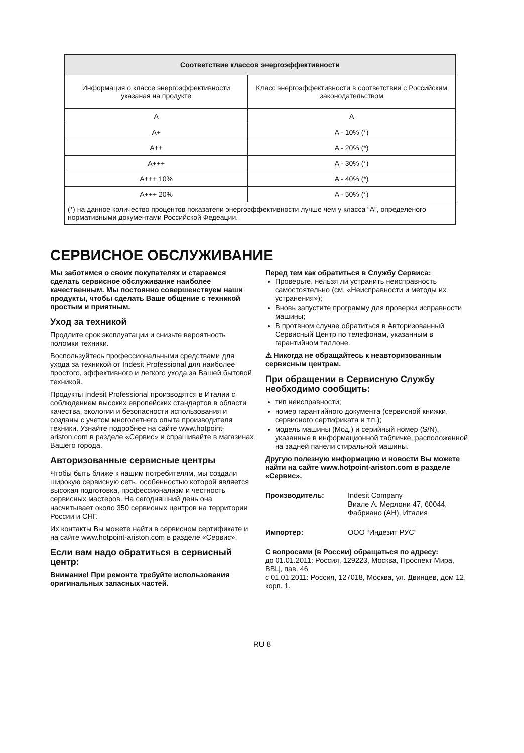| Соответствие классов энергоэффективности | |
| --- | --- |
| Информация о классе энергоэффективности указаная на продукте | Класс энергоэффективности в соответствии с Российским законодательством |
| A | A |
| A+ | A - 10% (*) |
| A++ | A - 20% (*) |
| A+++ | A - 30% (*) |
| A+++ 10% | A - 40% (*) |
| A+++ 20% | A - 50% (*) |
| (*) на данное количество процентов показатепи энергоэффективности лучше чем у класса “A”, определеного нормативными документами Российской Федеации. | |
СЕРВИСНОЕ ОБСЛУЖИВАНИЕ
Мы заботимся о своих покупателях и стараемся сделать сервисное обслуживание наиболее качественным. Мы постоянно совершенствуем наши продукты, чтобы сделать Ваше общение с техникой простым и приятным.
Уход за техникой
Продлите срок эксплуатации и снизьте вероятность поломки техники.
Воспользуйтесь профессиональными средствами для ухода за техникой от Indesit Professional для наиболее простого, эффективного и легкого ухода за Вашей бытовой техникой.
Продукты Indesit Professional производятся в Италии с соблюдением высоких европейских стандартов в области качества, экологии и безопасности использования и созданы с учетом многолетнего опыта производителя техники. Узнайте подробнее на сайте www.hotpoint-ariston.com в разделе «Сервис» и спрашивайте в магазинах Вашего города.
Авторизованные сервисные центры
Чтобы быть ближе к нашим потребителям, мы создали широкую сервисную сеть, особенностью которой является высокая подготовка, профессионализм и честность сервисных мастеров. На сегодняшний день она насчитывает около 350 сервисных центров на территории России и СНГ.
Их контакты Вы можете найти в сервисном сертификате и на сайте www.hotpoint-ariston.com в разделе «Сервис».
Если вам надо обратиться в сервисный центр:
Внимание! При ремонте требуйте использования оригинальных запасных частей.
Перед тем как обратиться в Службу Сервиса:
Проверьте, нельзя ли устранить неисправность самостоятельно (см. «Неисправности и методы их устранения»);
Вновь запустите программу для проверки исправности машины;
В протвном случае обратиться в Авторизованный Сервисный Центр по телефонам, указанным в гарантийном таллоне.
⚠ Никогда не обращайтесь к неавторизованным сервисным центрам.
При обращении в Сервисную Службу необходимо сообщить:
тип неисправности;
номер гарантийного документа (сервисной книжки, сервисного сертификата и т.п.);
модель машины (Мод.) и серийный номер (S/N), указанные в информационной табличке, расположенной на задней панели стиральной машины.
Другую полезную информацию и новости Вы можете найти на сайте www.hotpoint-ariston.com в разделе «Сервис».
Производитель: Indesit Company
Виале А. Мерлони 47, 60044, Фабриано (АН), Италия
Импортер: ООО “Индезит РУС”
С вопросами (в России) обращаться по адресу:
до 01.01.2011: Россия, 129223, Москва, Проспект Мира, ВВЦ, пав. 46
с 01.01.2011: Россия, 127018, Москва, ул. Двинцев, дом 12, корп. 1.
RU 8